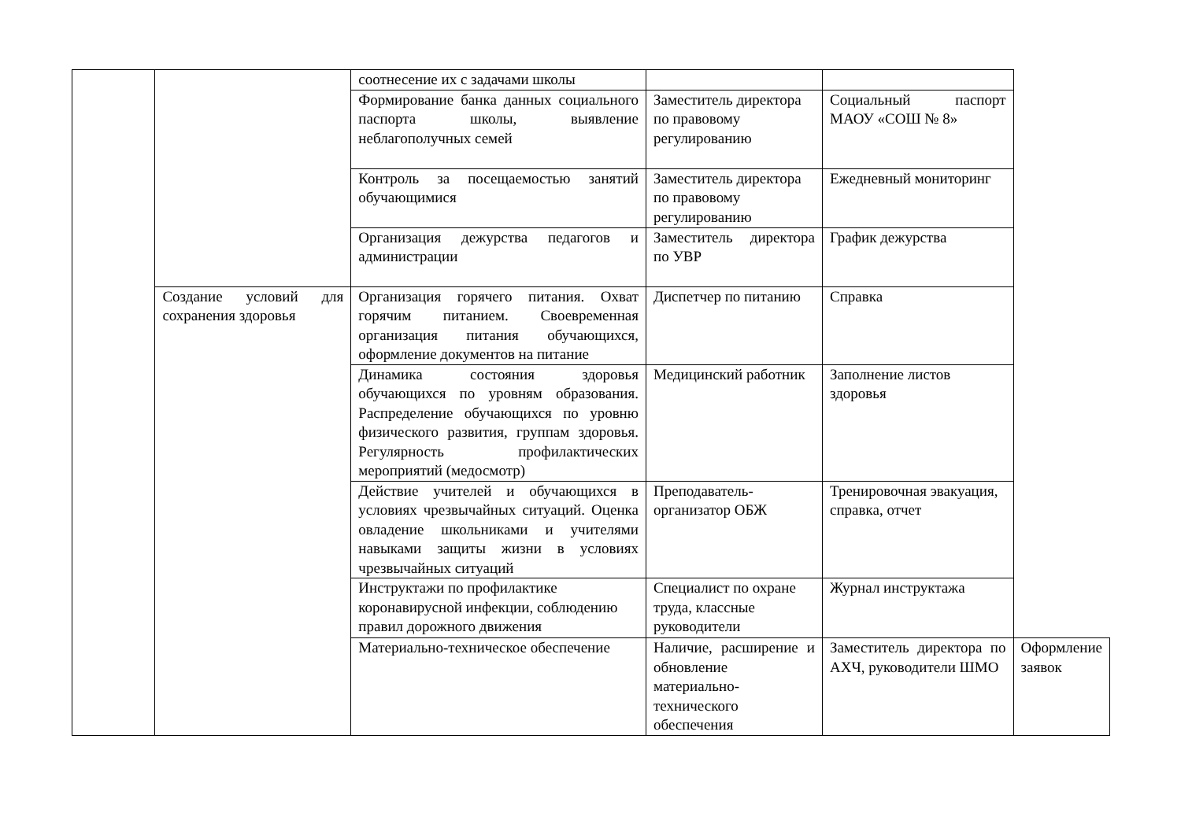| | | соотнесение их с задачами школы | | | |
| | | Формирование банка данных социального паспорта школы, выявление неблагополучных семей | Заместитель директора по правовому регулированию | Социальный паспорт МАОУ «СОШ № 8» | |
| | | Контроль за посещаемостью занятий обучающимися | Заместитель директора по правовому регулированию | Ежедневный мониторинг | |
| | | Организация дежурства педагогов и администрации | Заместитель директора по УВР | График дежурства | |
| | Создание условий для сохранения здоровья | Организация горячего питания. Охват горячим питанием. Своевременная организация питания обучающихся, оформление документов на питание | Диспетчер по питанию | Справка | |
| | | Динамика состояния здоровья обучающихся по уровням образования. Распределение обучающихся по уровню физического развития, группам здоровья. Регулярность профилактических мероприятий (медосмотр) | Медицинский работник | Заполнение листов здоровья | |
| | | Действие учителей и обучающихся в условиях чрезвычайных ситуаций. Оценка овладение школьниками и учителями навыками защиты жизни в условиях чрезвычайных ситуаций | Преподаватель-организатор ОБЖ | Тренировочная эвакуация, справка, отчет | |
| | | Инструктажи по профилактике коронавирусной инфекции, соблюдению правил дорожного движения | Специалист по охране труда, классные руководители | Журнал инструктажа | |
| | | Материально-техническое обеспечение | Наличие, расширение и обновление материально-технического обеспечения | Заместитель директора по АХЧ, руководители ШМО | Оформление заявок |